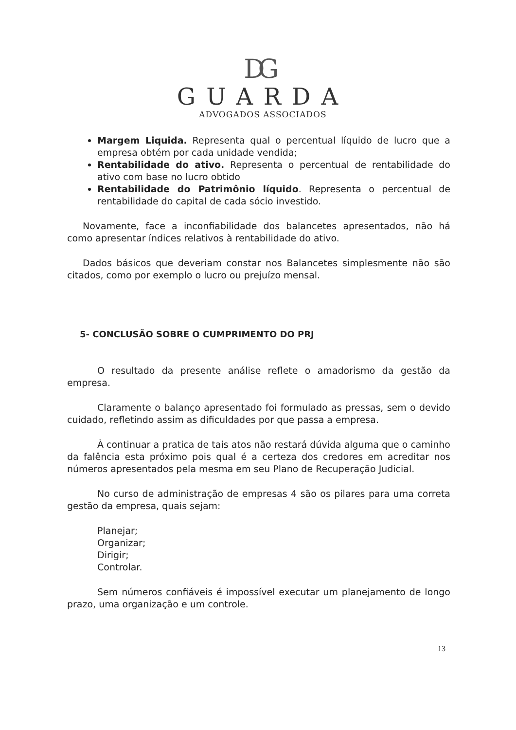DG
GUARDA
ADVOGADOS ASSOCIADOS
Margem Liquida. Representa qual o percentual líquido de lucro que a empresa obtém por cada unidade vendida;
Rentabilidade do ativo. Representa o percentual de rentabilidade do ativo com base no lucro obtido
Rentabilidade do Patrimônio líquido. Representa o percentual de rentabilidade do capital de cada sócio investido.
Novamente, face a inconfiabilidade dos balancetes apresentados, não há como apresentar índices relativos à rentabilidade do ativo.
Dados básicos que deveriam constar nos Balancetes simplesmente não são citados, como por exemplo o lucro ou prejuízo mensal.
5- CONCLUSÃO SOBRE O CUMPRIMENTO DO PRJ
O resultado da presente análise reflete o amadorismo da gestão da empresa.
Claramente o balanço apresentado foi formulado as pressas, sem o devido cuidado, refletindo assim as dificuldades por que passa a empresa.
À continuar a pratica de tais atos não restará dúvida alguma que o caminho da falência esta próximo pois qual é a certeza dos credores em acreditar nos números apresentados pela mesma em seu Plano de Recuperação Judicial.
No curso de administração de empresas 4 são os pilares para uma correta gestão da empresa, quais sejam:
Planejar;
Organizar;
Dirigir;
Controlar.
Sem números confiáveis é impossível executar um planejamento de longo prazo, uma organização e um controle.
13